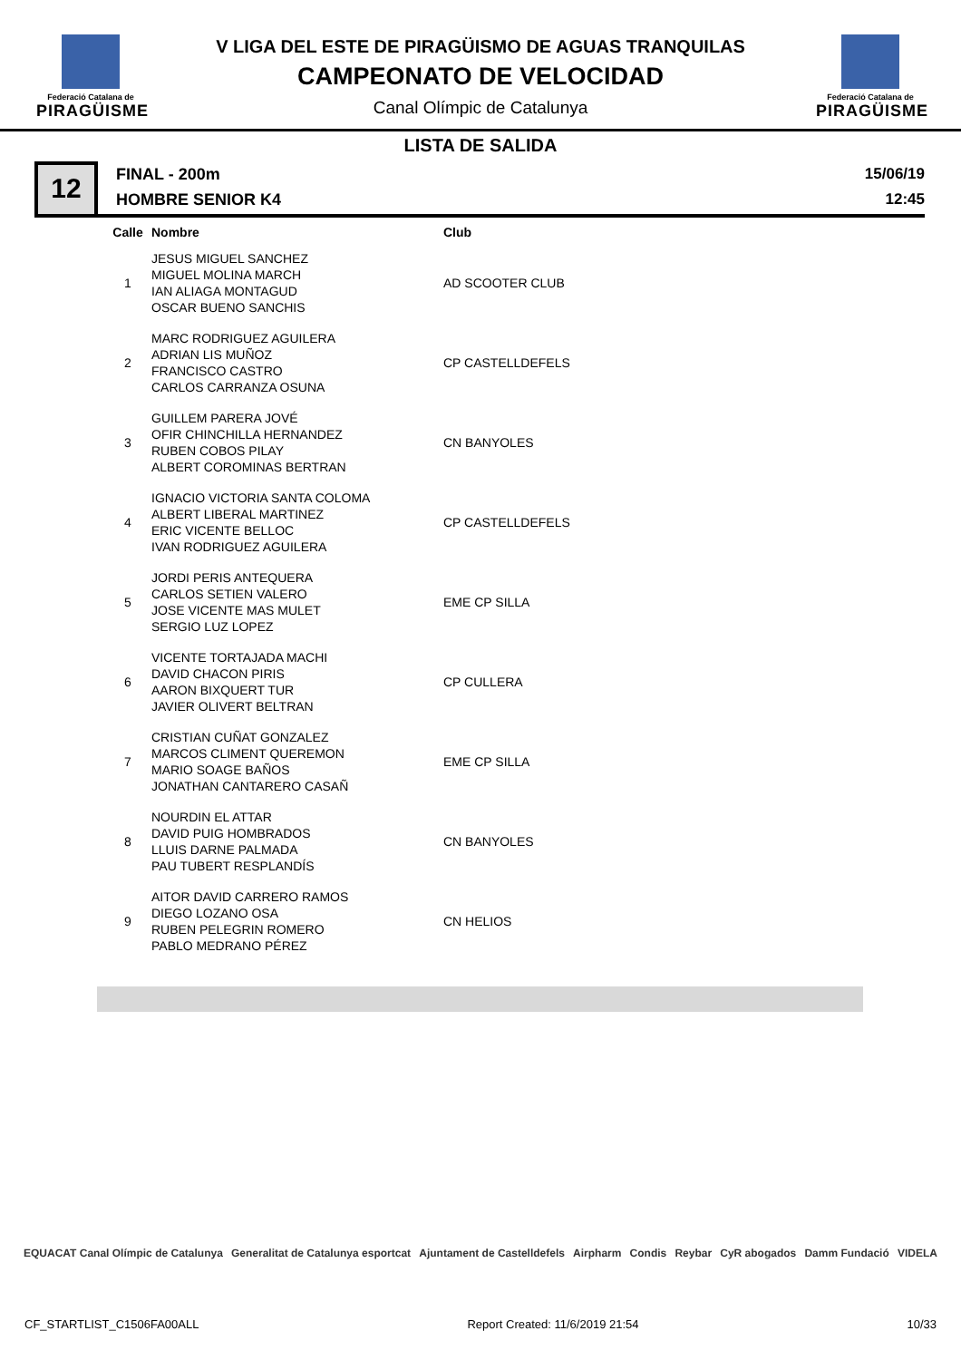Federació Catalana de
PIRAGÜISME
V LIGA DEL ESTE DE PIRAGÜISMO DE AGUAS TRANQUILAS
CAMPEONATO DE VELOCIDAD
Canal Olímpic de Catalunya
Federació Catalana de
PIRAGÜISME
LISTA DE SALIDA
12
FINAL - 200m
HOMBRE SENIOR K4
15/06/19
12:45
| Calle | Nombre | Club |
| --- | --- | --- |
| 1 | JESUS MIGUEL SANCHEZ MIGUEL MOLINA MARCH IAN ALIAGA MONTAGUD OSCAR BUENO SANCHIS | AD SCOOTER CLUB |
| 2 | MARC RODRIGUEZ AGUILERA ADRIAN LIS MUÑOZ FRANCISCO CASTRO CARLOS CARRANZA OSUNA | CP CASTELLDEFELS |
| 3 | GUILLEM PARERA JOVÉ OFIR CHINCHILLA HERNANDEZ RUBEN COBOS PILAY ALBERT COROMINAS BERTRAN | CN BANYOLES |
| 4 | IGNACIO VICTORIA SANTA COLOMA ALBERT LIBERAL MARTINEZ ERIC VICENTE BELLOC IVAN RODRIGUEZ AGUILERA | CP CASTELLDEFELS |
| 5 | JORDI PERIS ANTEQUERA CARLOS SETIEN VALERO JOSE VICENTE MAS MULET SERGIO LUZ LOPEZ | EME CP SILLA |
| 6 | VICENTE TORTAJADA MACHI DAVID CHACON PIRIS AARON BIXQUERT TUR JAVIER OLIVERT BELTRAN | CP CULLERA |
| 7 | CRISTIAN CUÑAT GONZALEZ MARCOS CLIMENT QUEREMON MARIO SOAGE BAÑOS JONATHAN CANTARERO CASAÑ | EME CP SILLA |
| 8 | NOURDIN EL ATTAR DAVID PUIG HOMBRADOS LLUIS DARNE PALMADA PAU TUBERT RESPLANDÍS | CN BANYOLES |
| 9 | AITOR DAVID CARRERO RAMOS DIEGO LOZANO OSA RUBEN PELEGRIN ROMERO PABLO MEDRANO PÉREZ | CN HELIOS |
EQUACAT Canal Olímpic de Catalunya Generalitat de Catalunya esportcat Ajuntament de Castelldefels Airpharm Condis Reybar CyR abogados Damm Fundació VIDELA
CF_STARTLIST_C1506FA00ALL Report Created: 11/6/2019 21:54 10/33